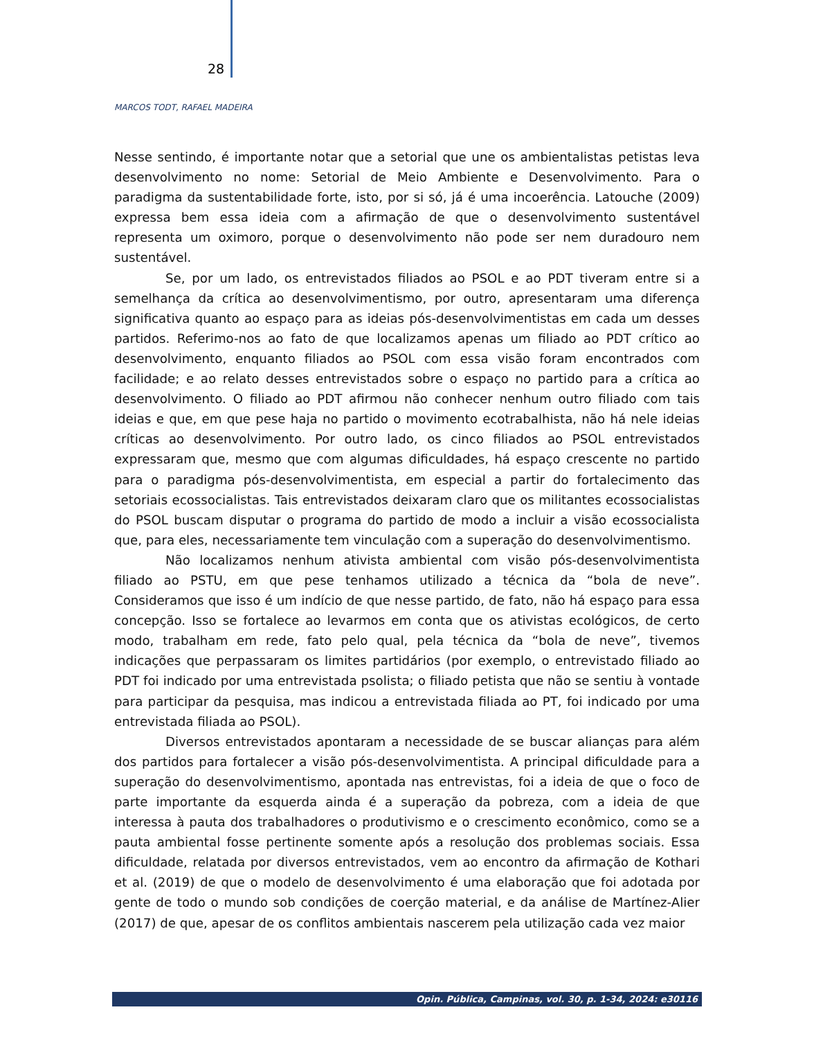28
MARCOS TODT, RAFAEL MADEIRA
Nesse sentindo, é importante notar que a setorial que une os ambientalistas petistas leva desenvolvimento no nome: Setorial de Meio Ambiente e Desenvolvimento. Para o paradigma da sustentabilidade forte, isto, por si só, já é uma incoerência. Latouche (2009) expressa bem essa ideia com a afirmação de que o desenvolvimento sustentável representa um oximoro, porque o desenvolvimento não pode ser nem duradouro nem sustentável.
Se, por um lado, os entrevistados filiados ao PSOL e ao PDT tiveram entre si a semelhança da crítica ao desenvolvimentismo, por outro, apresentaram uma diferença significativa quanto ao espaço para as ideias pós-desenvolvimentistas em cada um desses partidos. Referimo-nos ao fato de que localizamos apenas um filiado ao PDT crítico ao desenvolvimento, enquanto filiados ao PSOL com essa visão foram encontrados com facilidade; e ao relato desses entrevistados sobre o espaço no partido para a crítica ao desenvolvimento. O filiado ao PDT afirmou não conhecer nenhum outro filiado com tais ideias e que, em que pese haja no partido o movimento ecotrabalhista, não há nele ideias críticas ao desenvolvimento. Por outro lado, os cinco filiados ao PSOL entrevistados expressaram que, mesmo que com algumas dificuldades, há espaço crescente no partido para o paradigma pós-desenvolvimentista, em especial a partir do fortalecimento das setoriais ecossocialistas. Tais entrevistados deixaram claro que os militantes ecossocialistas do PSOL buscam disputar o programa do partido de modo a incluir a visão ecossocialista que, para eles, necessariamente tem vinculação com a superação do desenvolvimentismo.
Não localizamos nenhum ativista ambiental com visão pós-desenvolvimentista filiado ao PSTU, em que pese tenhamos utilizado a técnica da “bola de neve”. Consideramos que isso é um indício de que nesse partido, de fato, não há espaço para essa concepção. Isso se fortalece ao levarmos em conta que os ativistas ecológicos, de certo modo, trabalham em rede, fato pelo qual, pela técnica da “bola de neve”, tivemos indicações que perpassaram os limites partidários (por exemplo, o entrevistado filiado ao PDT foi indicado por uma entrevistada psolista; o filiado petista que não se sentiu à vontade para participar da pesquisa, mas indicou a entrevistada filiada ao PT, foi indicado por uma entrevistada filiada ao PSOL).
Diversos entrevistados apontaram a necessidade de se buscar alianças para além dos partidos para fortalecer a visão pós-desenvolvimentista. A principal dificuldade para a superação do desenvolvimentismo, apontada nas entrevistas, foi a ideia de que o foco de parte importante da esquerda ainda é a superação da pobreza, com a ideia de que interessa à pauta dos trabalhadores o produtivismo e o crescimento econômico, como se a pauta ambiental fosse pertinente somente após a resolução dos problemas sociais. Essa dificuldade, relatada por diversos entrevistados, vem ao encontro da afirmação de Kothari et al. (2019) de que o modelo de desenvolvimento é uma elaboração que foi adotada por gente de todo o mundo sob condições de coerção material, e da análise de Martínez-Alier (2017) de que, apesar de os conflitos ambientais nascerem pela utilização cada vez maior
Opin. Pública, Campinas, vol. 30, p. 1-34, 2024: e30116